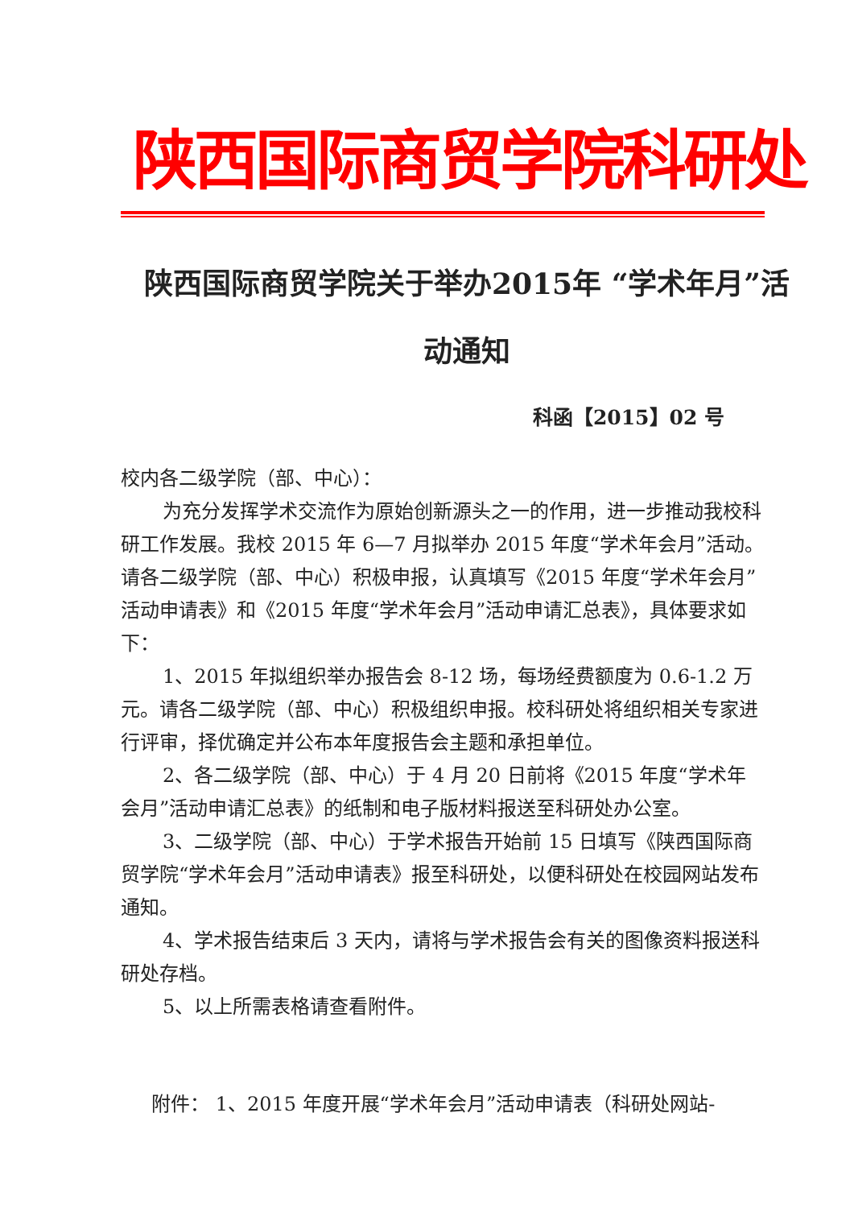陕西国际商贸学院科研处
陕西国际商贸学院关于举办2015年 “学术年月”活动通知
科函【2015】02 号
校内各二级学院（部、中心）：
为充分发挥学术交流作为原始创新源头之一的作用，进一步推动我校科研工作发展。我校 2015 年 6—7 月拟举办 2015 年度“学术年会月”活动。请各二级学院（部、中心）积极申报，认真填写《2015 年度“学术年会月”活动申请表》和《2015 年度“学术年会月”活动申请汇总表》，具体要求如下：
1、2015 年拟组织举办报告会 8-12 场，每场经费额度为 0.6-1.2 万元。请各二级学院（部、中心）积极组织申报。校科研处将组织相关专家进行评审，择优确定并公布本年度报告会主题和承担单位。
2、各二级学院（部、中心）于 4 月 20 日前将《2015 年度“学术年会月”活动申请汇总表》的纸制和电子版材料报送至科研处办公室。
3、二级学院（部、中心）于学术报告开始前 15 日填写《陕西国际商贸学院“学术年会月”活动申请表》报至科研处，以便科研处在校园网站发布通知。
4、学术报告结束后 3 天内，请将与学术报告会有关的图像资料报送科研处存档。
5、以上所需表格请查看附件。
附件： 1、2015 年度开展“学术年会月”活动申请表（科研处网站-